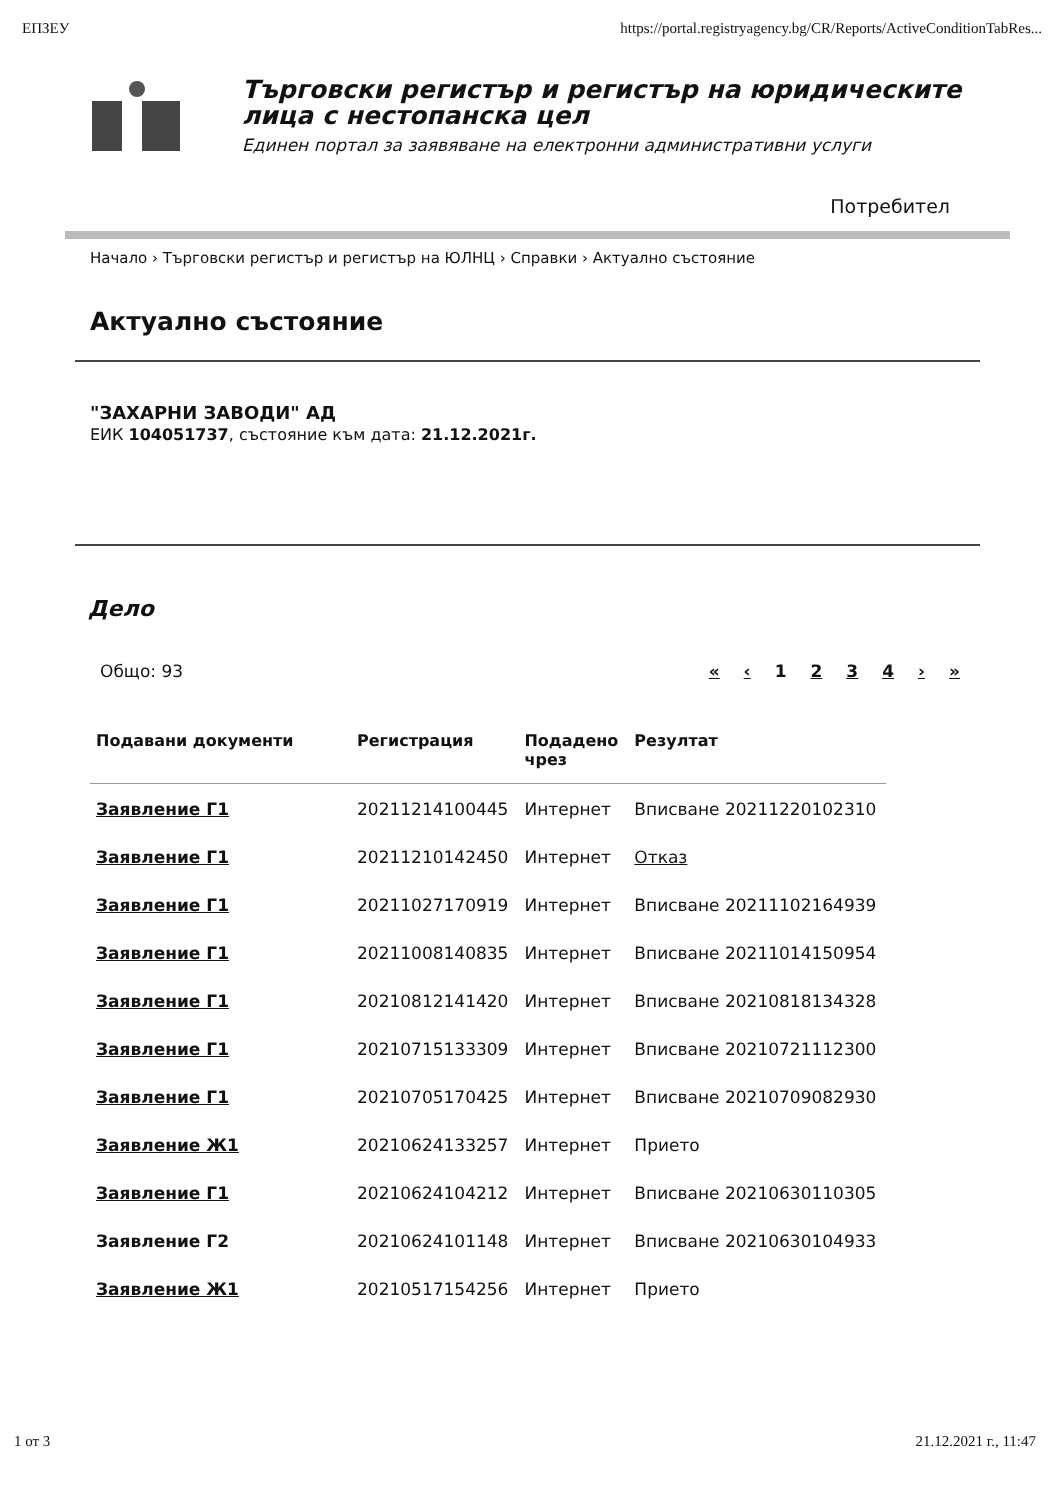ЕПЗЕУ https://portal.registryagency.bg/CR/Reports/ActiveConditionTabRes...
Търговски регистър и регистър на юридическите
лица с нестопанска цел
Единен портал за заявяване на електронни административни услуги
Потребител
Начало › Търговски регистър и регистър на ЮЛНЦ › Справки › Актуално състояние
Актуално състояние
"ЗАХАРНИ ЗАВОДИ" АД
ЕИК 104051737, състояние към дата: 21.12.2021г.
Дело
Общо: 93 « ‹ 1234 › »
| Подавани документи | Регистрация | Подадено чрез | Резултат |
| --- | --- | --- | --- |
| Заявление Г1 | 20211214100445 | Интернет | Вписване 20211220102310 |
| Заявление Г1 | 20211210142450 | Интернет | Отказ |
| Заявление Г1 | 20211027170919 | Интернет | Вписване 20211102164939 |
| Заявление Г1 | 20211008140835 | Интернет | Вписване 20211014150954 |
| Заявление Г1 | 20210812141420 | Интернет | Вписване 20210818134328 |
| Заявление Г1 | 20210715133309 | Интернет | Вписване 20210721112300 |
| Заявление Г1 | 20210705170425 | Интернет | Вписване 20210709082930 |
| Заявление Ж1 | 20210624133257 | Интернет | Прието |
| Заявление Г1 | 20210624104212 | Интернет | Вписване 20210630110305 |
| Заявление Г2 | 20210624101148 | Интернет | Вписване 20210630104933 |
| Заявление Ж1 | 20210517154256 | Интернет | Прието |
1 от 3 21.12.2021 г., 11:47